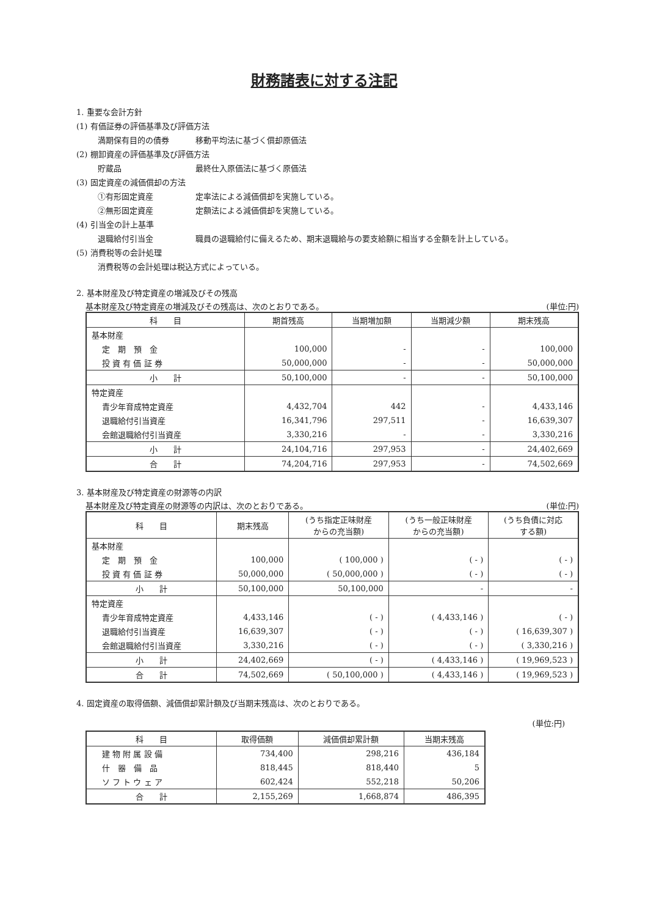財務諸表に対する注記
1. 重要な会計方針
(1) 有価証券の評価基準及び評価方法
満期保有目的の債券 移動平均法に基づく償却原価法
(2) 棚卸資産の評価基準及び評価方法
貯蔵品 最終仕入原価法に基づく原価法
(3) 固定資産の減価償却の方法
①有形固定資産 定率法による減価償却を実施している。
②無形固定資産 定額法による減価償却を実施している。
(4) 引当金の計上基準
退職給付引当金 職員の退職給付に備えるため、期末退職給与の要支給額に相当する金額を計上している。
(5) 消費税等の会計処理
消費税等の会計処理は税込方式によっている。
2. 基本財産及び特定資産の増減及びその残高
基本財産及び特定資産の増減及びその残高は、次のとおりである。 (単位:円)
| 科 目 | 期首残高 | 当期増加額 | 当期減少額 | 期末残高 |
| --- | --- | --- | --- | --- |
| 基本財産 | | | | |
| 定 期 預 金 | 100,000 | - | - | 100,000 |
| 投 資 有 価 証 券 | 50,000,000 | - | - | 50,000,000 |
| 小 計 | 50,100,000 | - | - | 50,100,000 |
| 特定資産 | | | | |
| 青少年育成特定資産 | 4,432,704 | 442 | - | 4,433,146 |
| 退職給付引当資産 | 16,341,796 | 297,511 | - | 16,639,307 |
| 会館退職給付引当資産 | 3,330,216 | - | - | 3,330,216 |
| 小 計 | 24,104,716 | 297,953 | - | 24,402,669 |
| 合 計 | 74,204,716 | 297,953 | - | 74,502,669 |
3. 基本財産及び特定資産の財源等の内訳
基本財産及び特定資産の財源等の内訳は、次のとおりである。 (単位:円)
| 科 目 | 期末残高 | (うち指定正味財産 からの充当額) | (うち一般正味財産 からの充当額) | (うち負債に対応 する額) |
| --- | --- | --- | --- | --- |
| 基本財産 | | | | |
| 定 期 預 金 | 100,000 | ( 100,000 ) | ( - ) | ( - ) |
| 投 資 有 価 証 券 | 50,000,000 | ( 50,000,000 ) | ( - ) | ( - ) |
| 小 計 | 50,100,000 | 50,100,000 | - | - |
| 特定資産 | | | | |
| 青少年育成特定資産 | 4,433,146 | ( - ) | ( 4,433,146 ) | ( - ) |
| 退職給付引当資産 | 16,639,307 | ( - ) | ( - ) | ( 16,639,307 ) |
| 会館退職給付引当資産 | 3,330,216 | ( - ) | ( - ) | ( 3,330,216 ) |
| 小 計 | 24,402,669 | ( - ) | ( 4,433,146 ) | ( 19,969,523 ) |
| 合 計 | 74,502,669 | ( 50,100,000 ) | ( 4,433,146 ) | ( 19,969,523 ) |
4. 固定資産の取得価額、減価償却累計額及び当期末残高は、次のとおりである。
(単位:円)
| 科 目 | 取得価額 | 減価償却累計額 | 当期末残高 |
| --- | --- | --- | --- |
| 建 物 附 属 設 備 | 734,400 | 298,216 | 436,184 |
| 什 器 備 品 | 818,445 | 818,440 | 5 |
| ソ フ ト ウ ェ ア | 602,424 | 552,218 | 50,206 |
| 合 計 | 2,155,269 | 1,668,874 | 486,395 |